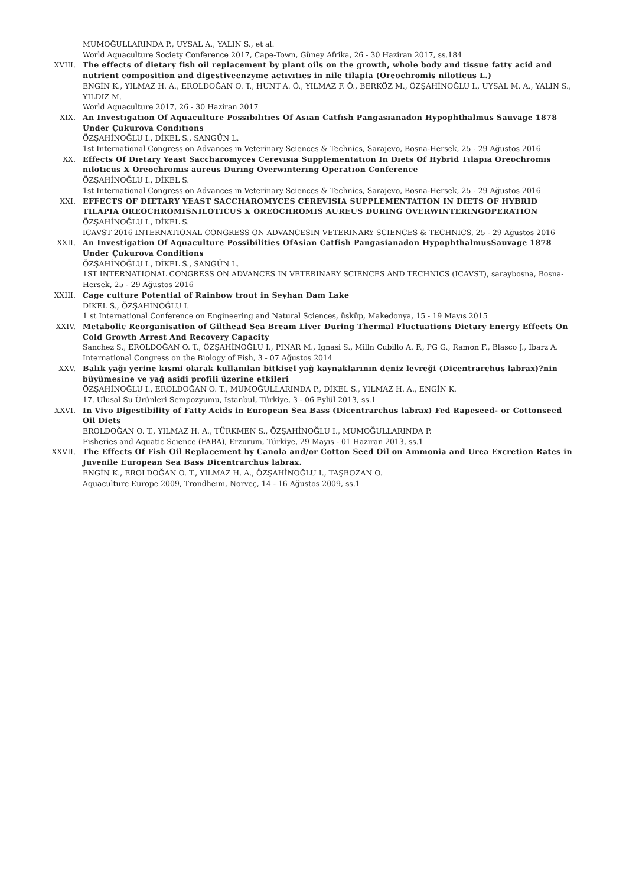MUMOĞULLARINDA P., UYSAL A., YALIN S., et al.
World Aquaculture Society Conference 2017, Cape-Town, Güney Afrika, 26 - 30 Haziran 2017, ss.184
XVIII. The effects of dietary fish oil replacement by plant oils on the growth, whole body and tissue fatty acid and nutrient composition and digestiveenzyme actıvıtıes in nile tilapia (Oreochromis niloticus L.)
ENGİN K., YILMAZ H. A., EROLDOĞAN O. T., HUNT A. Ö., YILMAZ F. Ö., BERKÖZ M., ÖZŞAHİNOĞLU I., UYSAL M. A., YALIN S., YILDIZ M.
World Aquaculture 2017, 26 - 30 Haziran 2017
XIX. An Investıgatıon Of Aquaculture Possıbılıtıes Of Asıan Catfısh Pangasıanadon Hypophthalmus Sauvage 1878 Under Çukurova Condıtıons
ÖZŞAHİNOĞLU I., DİKEL S., SANGÜN L.
1st International Congress on Advances in Veterinary Sciences & Technics, Sarajevo, Bosna-Hersek, 25 - 29 Ağustos 2016
XX. Effects Of Dıetary Yeast Saccharomyces Cerevısıa Supplementatıon In Dıets Of Hybrid Tılapıa Oreochromıs nılotıcus X Oreochromıs aureus Durıng Overwınterıng Operatıon Conference
ÖZŞAHİNOĞLU I., DİKEL S.
1st International Congress on Advances in Veterinary Sciences & Technics, Sarajevo, Bosna-Hersek, 25 - 29 Ağustos 2016
XXI. EFFECTS OF DIETARY YEAST SACCHAROMYCES CEREVISIA SUPPLEMENTATION IN DIETS OF HYBRID TILAPIA OREOCHROMISNILOTICUS X OREOCHROMIS AUREUS DURING OVERWINTERINGOPERATION
ÖZŞAHİNOĞLU I., DİKEL S.
ICAVST 2016 INTERNATIONAL CONGRESS ON ADVANCESIN VETERINARY SCIENCES & TECHNICS, 25 - 29 Ağustos 2016
XXII. An Investigation Of Aquaculture Possibilities OfAsian Catfish Pangasianadon HypophthalmusSauvage 1878 Under Çukurova Conditions
ÖZŞAHİNOĞLU I., DİKEL S., SANGÜN L.
1ST INTERNATIONAL CONGRESS ON ADVANCES IN VETERINARY SCIENCES AND TECHNICS (ICAVST), saraybosna, Bosna-Hersek, 25 - 29 Ağustos 2016
XXIII. Cage culture Potential of Rainbow trout in Seyhan Dam Lake
DİKEL S., ÖZŞAHİNOĞLU I.
1 st International Conference on Engineering and Natural Sciences, üsküp, Makedonya, 15 - 19 Mayıs 2015
XXIV. Metabolic Reorganisation of Gilthead Sea Bream Liver During Thermal Fluctuations Dietary Energy Effects On Cold Growth Arrest And Recovery Capacity
Sanchez S., EROLDOĞAN O. T., ÖZŞAHİNOĞLU I., PINAR M., Ignasi S., Milln Cubillo A. F., PG G., Ramon F., Blasco J., Ibarz A.
International Congress on the Biology of Fish, 3 - 07 Ağustos 2014
XXV. Balık yağı yerine kısmi olarak kullanılan bitkisel yağ kaynaklarının deniz levreği (Dicentrarchus labrax)?nin büyümesine ve yağ asidi profili üzerine etkileri
ÖZŞAHİNOĞLU I., EROLDOĞAN O. T., MUMOĞULLARINDA P., DİKEL S., YILMAZ H. A., ENGİN K.
17. Ulusal Su Ürünleri Sempozyumu, İstanbul, Türkiye, 3 - 06 Eylül 2013, ss.1
XXVI. In Vivo Digestibility of Fatty Acids in European Sea Bass (Dicentrarchus labrax) Fed Rapeseed- or Cottonseed Oil Diets
EROLDOĞAN O. T., YILMAZ H. A., TÜRKMEN S., ÖZŞAHİNOĞLU I., MUMOĞULLARINDA P.
Fisheries and Aquatic Science (FABA), Erzurum, Türkiye, 29 Mayıs - 01 Haziran 2013, ss.1
XXVII. The Effects Of Fish Oil Replacement by Canola and/or Cotton Seed Oil on Ammonia and Urea Excretion Rates in Juvenile European Sea Bass Dicentrarchus labrax.
ENGİN K., EROLDOĞAN O. T., YILMAZ H. A., ÖZŞAHİNOĞLU I., TAŞBOZAN O.
Aquaculture Europe 2009, Trondheım, Norveç, 14 - 16 Ağustos 2009, ss.1